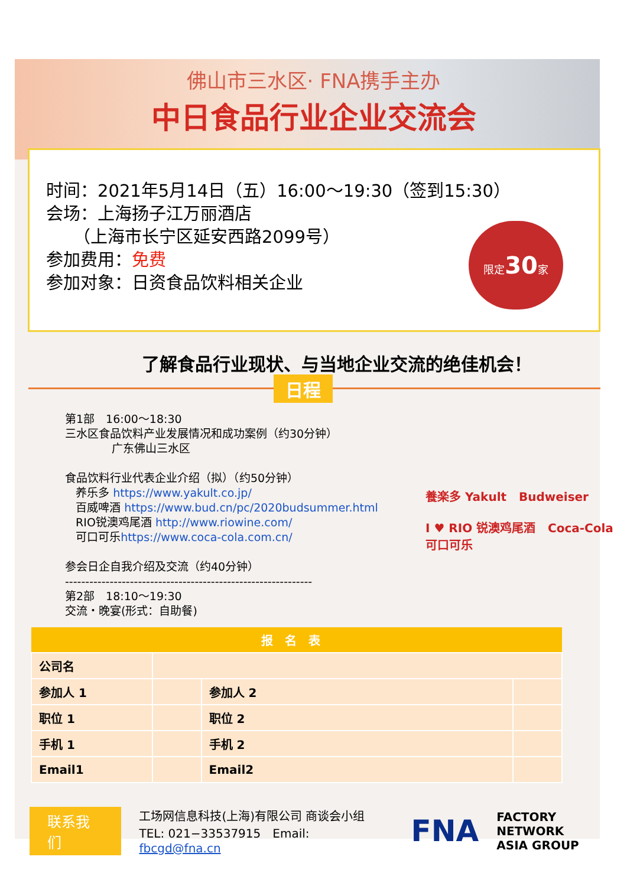佛山市三水区· FNA携手主办
中日食品行业企业交流会
时间：2021年5月14日（五）16:00～19:30（签到15:30）
会场：上海扬子江万丽酒店
（上海市长宁区延安西路2099号）
参加费用：免费
参加对象：日资食品饮料相关企业
限定30家
了解食品行业现状、与当地企业交流的绝佳机会！
日程
第1部　16:00～18:30
三水区食品饮料产业发展情况和成功案例（约30分钟）
广东佛山三水区
食品饮料行业代表企业介绍（拟）（约50分钟）
养乐多 https://www.yakult.co.jp/
百威啤酒 https://www.bud.cn/pc/2020budsummer.html
RIO锐澳鸡尾酒 http://www.riowine.com/
可口可乐https://www.coca-cola.com.cn/
参会日企自我介绍及交流（约40分钟）
-------------------------------------------------------------
第2部　18:10～19:30
交流・晚宴(形式：自助餐)
養楽多 Yakult Budweiser
I ♥ RIO 锐澳鸡尾酒 Coca-Cola 可口可乐
| 报名表 | | | |
| --- | --- | --- | --- |
| 公司名 | | | |
| 参加人 1 | | 参加人 2 | |
| 职位 1 | | 职位 2 | |
| 手机 1 | | 手机 2 | |
| Email1 | | Email2 | |
联系我们
工场网信息科技(上海)有限公司 商谈会小组
TEL: 021−33537915　Email: fbcgd@fna.cn
FNA FACTORY NETWORK
ASIA GROUP